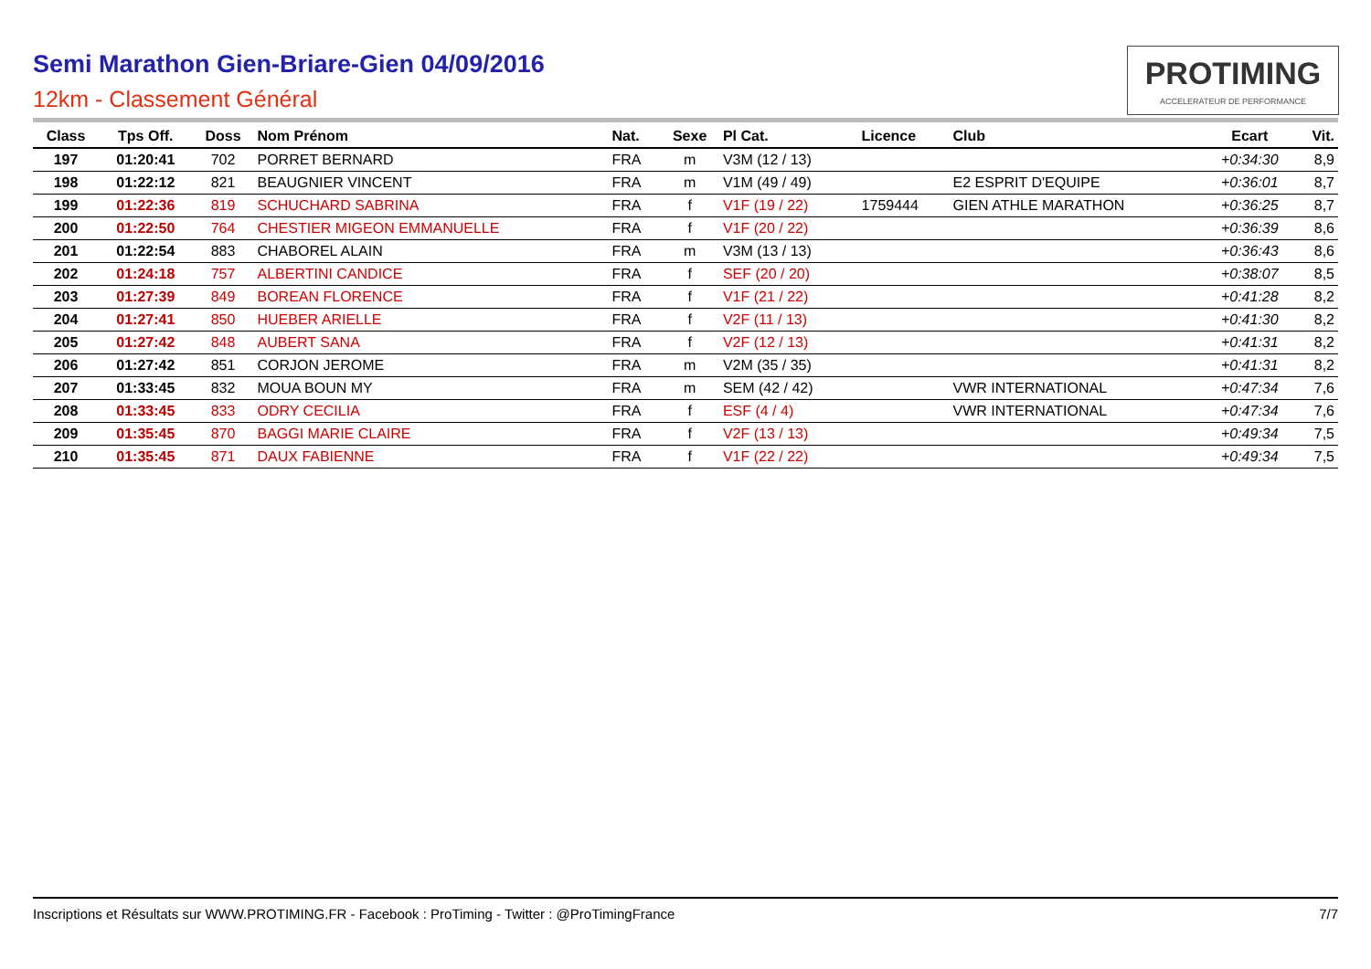Semi Marathon Gien-Briare-Gien 04/09/2016
12km - Classement Général
PROTIMING
ACCELERATEUR DE PERFORMANCE
| Class | Tps Off. | Doss | Nom Prénom | Nat. | Sexe | Pl Cat. | Licence | Club | Ecart | Vit. |
| --- | --- | --- | --- | --- | --- | --- | --- | --- | --- | --- |
| 197 | 01:20:41 | 702 | PORRET BERNARD | FRA | m | V3M (12 / 13) | | | +0:34:30 | 8,9 |
| 198 | 01:22:12 | 821 | BEAUGNIER VINCENT | FRA | m | V1M (49 / 49) | | E2 ESPRIT D'EQUIPE | +0:36:01 | 8,7 |
| 199 | 01:22:36 | 819 | SCHUCHARD SABRINA | FRA | f | V1F (19 / 22) | 1759444 | GIEN ATHLE MARATHON | +0:36:25 | 8,7 |
| 200 | 01:22:50 | 764 | CHESTIER MIGEON EMMANUELLE | FRA | f | V1F (20 / 22) | | | +0:36:39 | 8,6 |
| 201 | 01:22:54 | 883 | CHABOREL ALAIN | FRA | m | V3M (13 / 13) | | | +0:36:43 | 8,6 |
| 202 | 01:24:18 | 757 | ALBERTINI CANDICE | FRA | f | SEF (20 / 20) | | | +0:38:07 | 8,5 |
| 203 | 01:27:39 | 849 | BOREAN FLORENCE | FRA | f | V1F (21 / 22) | | | +0:41:28 | 8,2 |
| 204 | 01:27:41 | 850 | HUEBER ARIELLE | FRA | f | V2F (11 / 13) | | | +0:41:30 | 8,2 |
| 205 | 01:27:42 | 848 | AUBERT SANA | FRA | f | V2F (12 / 13) | | | +0:41:31 | 8,2 |
| 206 | 01:27:42 | 851 | CORJON JEROME | FRA | m | V2M (35 / 35) | | | +0:41:31 | 8,2 |
| 207 | 01:33:45 | 832 | MOUA BOUN MY | FRA | m | SEM (42 / 42) | | VWR INTERNATIONAL | +0:47:34 | 7,6 |
| 208 | 01:33:45 | 833 | ODRY CECILIA | FRA | f | ESF (4 / 4) | | VWR INTERNATIONAL | +0:47:34 | 7,6 |
| 209 | 01:35:45 | 870 | BAGGI MARIE CLAIRE | FRA | f | V2F (13 / 13) | | | +0:49:34 | 7,5 |
| 210 | 01:35:45 | 871 | DAUX FABIENNE | FRA | f | V1F (22 / 22) | | | +0:49:34 | 7,5 |
Inscriptions et Résultats sur WWW.PROTIMING.FR - Facebook : ProTiming - Twitter : @ProTimingFrance 7/7